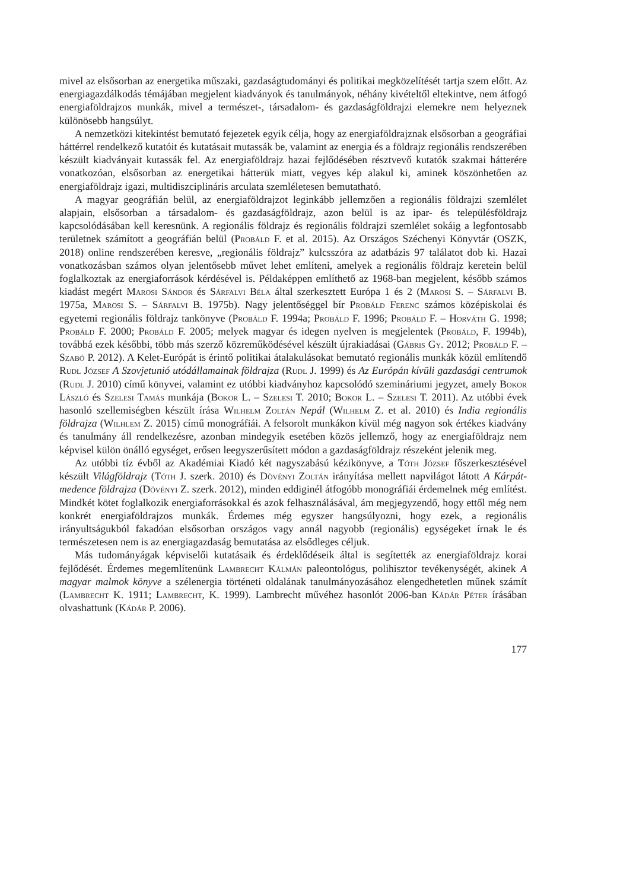mivel az elsősorban az energetika műszaki, gazdaságtudományi és politikai megközelítését tartja szem előtt. Az energiagazdálkodás témájában megjelent kiadványok és tanulmányok, néhány kivételtől eltekintve, nem átfogó energiaföldrajzos munkák, mivel a természet-, társadalom- és gazdaságföldrajzi elemekre nem helyeznek különösebb hangsúlyt.
A nemzetközi kitekintést bemutató fejezetek egyik célja, hogy az energiaföldrajznak elsősorban a geográfiai háttérrel rendelkező kutatóit és kutatásait mutassák be, valamint az energia és a földrajz regionális rendszerében készült kiadványait kutassák fel. Az energiaföldrajz hazai fejlődésében résztvevő kutatók szakmai hátterére vonatkozóan, elsősorban az energetikai hátterük miatt, vegyes kép alakul ki, aminek köszönhetően az energiaföldrajz igazi, multidiszciplináris arculata szemléletesen bemutatható.
A magyar geográfián belül, az energiaföldrajzot leginkább jellemzően a regionális földrajzi szemlélet alapjain, elsősorban a társadalom- és gazdaságföldrajz, azon belül is az ipar- és településföldrajz kapcsolódásában kell keresnünk. A regionális földrajz és regionális földrajzi szemlélet sokáig a legfontosabb területnek számított a geográfián belül (Probáld F. et al. 2015). Az Országos Széchenyi Könyvtár (OSZK, 2018) online rendszerében keresve, „regionális földrajz” kulcsszóra az adatbázis 97 találatot dob ki. Hazai vonatkozásban számos olyan jelentősebb művet lehet említeni, amelyek a regionális földrajz keretein belül foglalkoztak az energiaforrások kérdésével is. Példaképpen említhető az 1968-ban megjelent, később számos kiadást megért Marosi Sándor és Sárfalvi Béla által szerkesztett Európa 1 és 2 (Marosi S. – Sárfalvi B. 1975a, Marosi S. – Sárfalvi B. 1975b). Nagy jelentőséggel bír Probáld Ferenc számos középiskolai és egyetemi regionális földrajz tankönyve (Probáld F. 1994a; Probáld F. 1996; Probáld F. – Horváth G. 1998; Probáld F. 2000; Probáld F. 2005; melyek magyar és idegen nyelven is megjelentek (Probáld, F. 1994b), továbbá ezek későbbi, több más szerző közreműködésével készült újrakiadásai (Gábris Gy. 2012; Probáld F. – Szabó P. 2012). A Kelet-Európát is érintő politikai átalakulásokat bemutató regionális munkák közül említendő Rudl József A Szovjetunió utódállamainak földrajza (Rudl J. 1999) és Az Európán kívüli gazdasági centrumok (Rudl J. 2010) című könyvei, valamint ez utóbbi kiadványhoz kapcsolódó szemináriumi jegyzet, amely Bokor László és Szelesi Tamás munkája (Bokor L. – Szelesi T. 2010; Bokor L. – Szelesi T. 2011). Az utóbbi évek hasonló szellemiségben készült írása Wilhelm Zoltán Nepál (Wilhelm Z. et al. 2010) és India regionális földrajza (Wilhlem Z. 2015) című monográfiái. A felsorolt munkákon kívül még nagyon sok értékes kiadvány és tanulmány áll rendelkezésre, azonban mindegyik esetében közös jellemző, hogy az energiaföldrajz nem képvisel külön önálló egységet, erősen leegyszerűsített módon a gazdaságföldrajz részeként jelenik meg.
Az utóbbi tíz évből az Akadémiai Kiadó két nagyszabású kézikönyve, a Tóth József főszerkesztésével készült Világföldrajz (Tóth J. szerk. 2010) és Dövényi Zoltán irányítása mellett napvilágot látott A Kárpát-medence földrajza (Dövényi Z. szerk. 2012), minden eddiginél átfogóbb monográfiái érdemelnek még említést. Mindkét kötet foglalkozik energiaforrásokkal és azok felhasználásával, ám megjegyzendő, hogy ettől még nem konkrét energiaföldrajzos munkák. Érdemes még egyszer hangsúlyozni, hogy ezek, a regionális irányultságukból fakadóan elsősorban országos vagy annál nagyobb (regionális) egységeket írnak le és természetesen nem is az energiagazdaság bemutatása az elsődleges céljuk.
Más tudományágak képviselői kutatásaik és érdeklődéseik által is segítették az energiaföldrajz korai fejlődését. Érdemes megemlítenünk Lambrecht Kálmán paleontológus, polihisztor tevékenységét, akinek A magyar malmok könyve a szélenergia történeti oldalának tanulmányozásához elengedhetetlen műnek számít (Lambrecht K. 1911; Lambrecht, K. 1999). Lambrecht művéhez hasonlót 2006-ban Kádár Péter írásában olvashattunk (Kádár P. 2006).
177